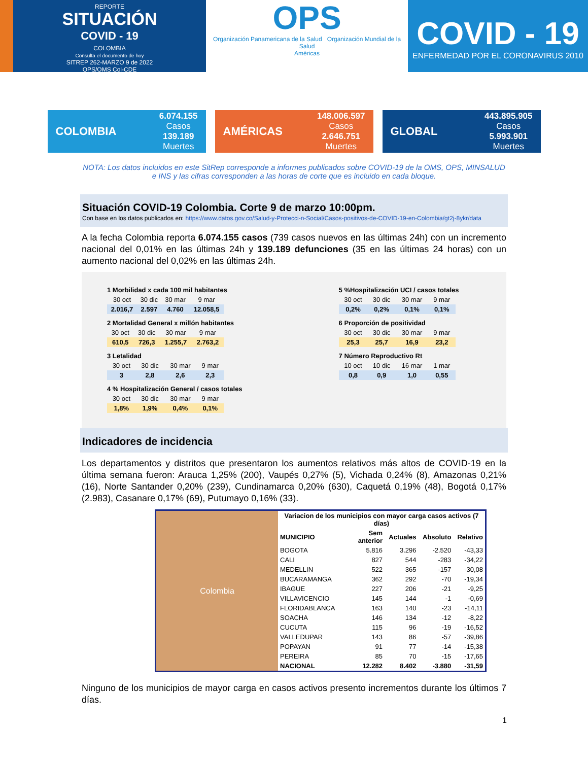REPORTE
SITUACIÓN
COVID - 19
COLOMBIA
Consulta el documento de hoy
SITREP 262-MARZO 9 de 2022
OPS/OMS Col-CDE
OPS
Organización Panamericana de la Salud Organización Mundial de la Salud
Américas
COVID - 19
ENFERMEDAD POR EL CORONAVIRUS 2010
COLOMBIA
6.074.155
Casos
139.189
Muertes
AMÉRICAS
148.006.597
Casos
2.646.751
Muertes
GLOBAL
443.895.905
Casos
5.993.901
Muertes
NOTA: Los datos incluidos en este SitRep corresponde a informes publicados sobre COVID-19 de la OMS, OPS, MINSALUD e INS y las cifras corresponden a las horas de corte que es incluido en cada bloque.
Situación COVID-19 Colombia. Corte 9 de marzo 10:00pm.
Con base en los datos publicados en: https://www.datos.gov.co/Salud-y-Protecci-n-Social/Casos-positivos-de-COVID-19-en-Colombia/gt2j-8ykr/data
A la fecha Colombia reporta 6.074.155 casos (739 casos nuevos en las últimas 24h) con un incremento nacional del 0,01% en las últimas 24h y 139.189 defunciones (35 en las últimas 24 horas) con un aumento nacional del 0,02% en las últimas 24h.
1 Morbilidad x cada 100 mil habitantes
| 30 oct | 30 dic | 30 mar | 9 mar |
| 2.016,7 | 2.597 | 4.760 | 12.058,5 |
2 Mortalidad General x millón habitantes
| 30 oct | 30 dic | 30 mar | 9 mar |
| 610,5 | 726,3 | 1.255,7 | 2.763,2 |
3 Letalidad
| 30 oct | 30 dic | 30 mar | 9 mar |
| 3 | 2,8 | 2,6 | 2,3 |
4 % Hospitalización General / casos totales
| 30 oct | 30 dic | 30 mar | 9 mar |
| 1,8% | 1,9% | 0,4% | 0,1% |
5 %Hospitalización UCI / casos totales
| 30 oct | 30 dic | 30 mar | 9 mar |
| 0,2% | 0,2% | 0,1% | 0,1% |
6 Proporción de positividad
| 30 oct | 30 dic | 30 mar | 9 mar |
| 25,3 | 25,7 | 16,9 | 23,2 |
7 Número Reproductivo Rt
| 10 oct | 10 dic | 16 mar | 1 mar |
| 0,8 | 0,9 | 1,0 | 0,55 |
Indicadores de incidencia
Los departamentos y distritos que presentaron los aumentos relativos más altos de COVID-19 en la última semana fueron: Arauca 1,25% (200), Vaupés 0,27% (5), Vichada 0,24% (8), Amazonas 0,21% (16), Norte Santander 0,20% (239), Cundinamarca 0,20% (630), Caquetá 0,19% (48), Bogotá 0,17% (2.983), Casanare 0,17% (69), Putumayo 0,16% (33).
Colombia
| Variacion de los municipios con mayor carga casos activos (7 días) | | | | |
| --- | --- | --- | --- | --- |
| MUNICIPIO | Sem anterior | Actuales | Absoluto | Relativo |
| BOGOTA | 5.816 | 3.296 | -2.520 | -43,33 |
| CALI | 827 | 544 | -283 | -34,22 |
| MEDELLIN | 522 | 365 | -157 | -30,08 |
| BUCARAMANGA | 362 | 292 | -70 | -19,34 |
| IBAGUE | 227 | 206 | -21 | -9,25 |
| VILLAVICENCIO | 145 | 144 | -1 | -0,69 |
| FLORIDABLANCA | 163 | 140 | -23 | -14,11 |
| SOACHA | 146 | 134 | -12 | -8,22 |
| CUCUTA | 115 | 96 | -19 | -16,52 |
| VALLEDUPAR | 143 | 86 | -57 | -39,86 |
| POPAYAN | 91 | 77 | -14 | -15,38 |
| PEREIRA | 85 | 70 | -15 | -17,65 |
| NACIONAL | 12.282 | 8.402 | -3.880 | -31,59 |
Ninguno de los municipios de mayor carga en casos activos presento incrementos durante los últimos 7 días.
1